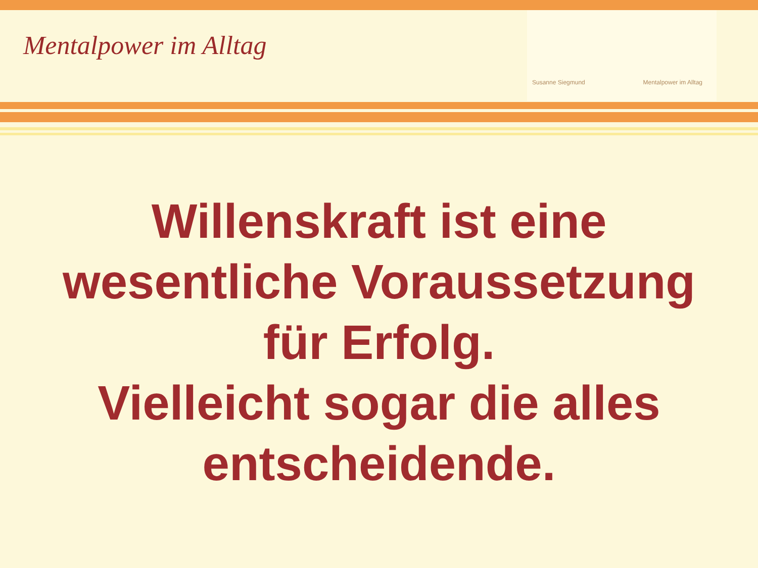Mentalpower im Alltag
Susanne Siegmund Mentalpower im Alltag
Willenskraft ist eine
wesentliche Voraussetzung
für Erfolg.
Vielleicht sogar die alles
entscheidende.